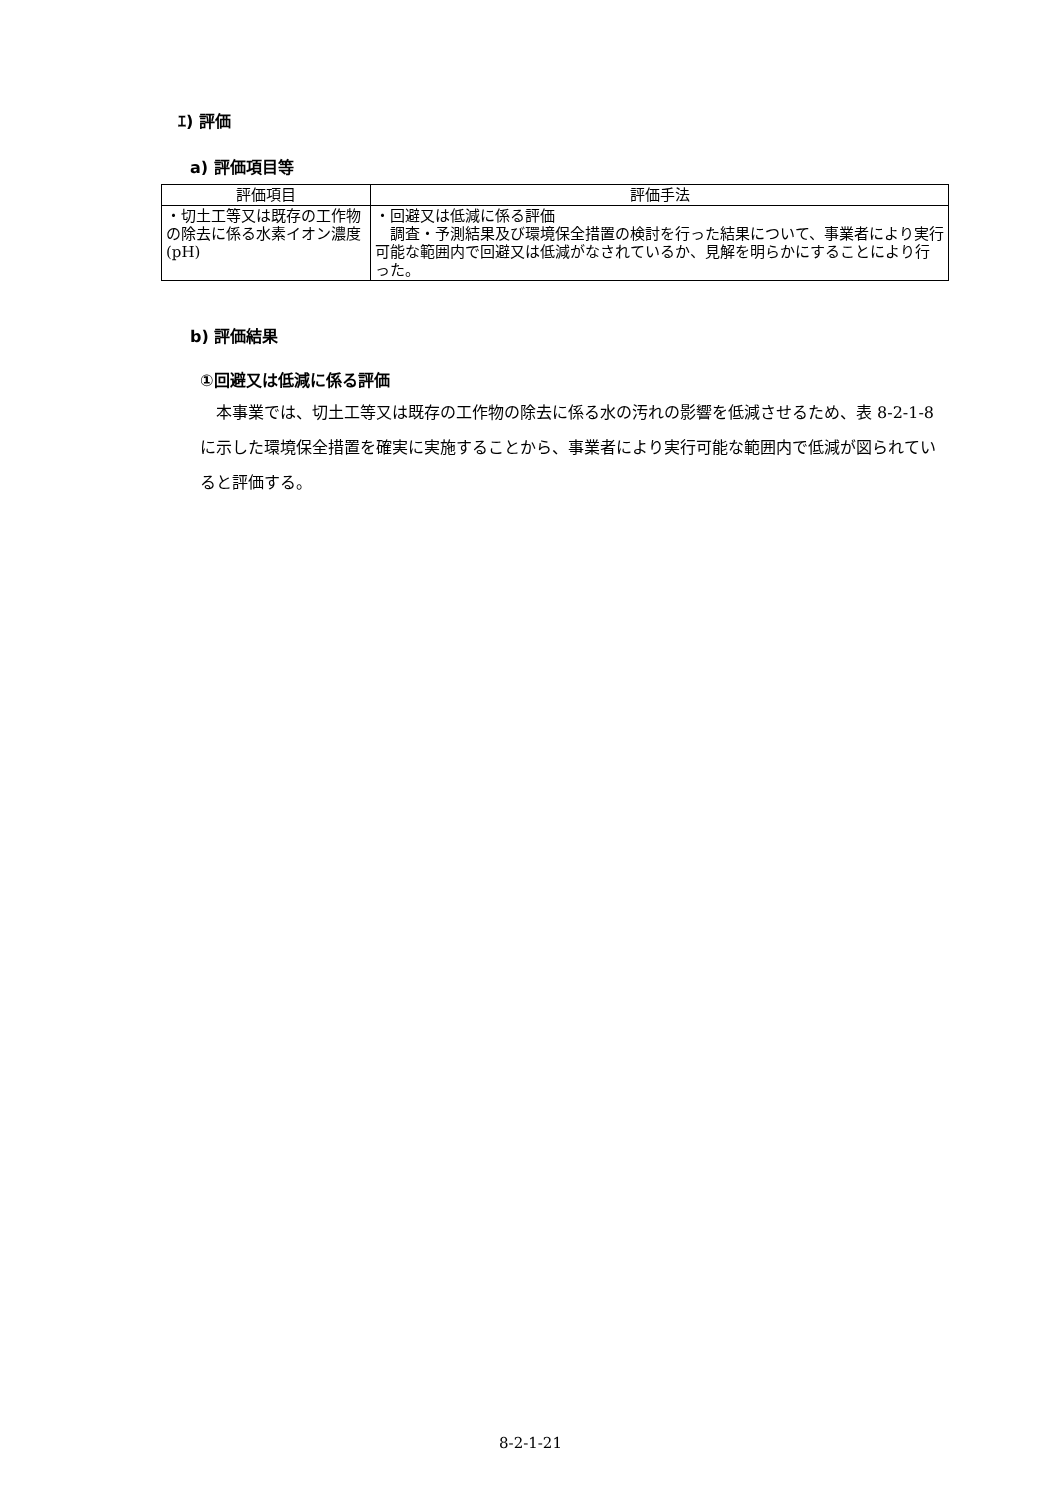ｴ) 評価
a) 評価項目等
| 評価項目 | 評価手法 |
| --- | --- |
| ・切土工等又は既存の工作物の除去に係る水素イオン濃度(pH) | ・回避又は低減に係る評価 調査・予測結果及び環境保全措置の検討を行った結果について、事業者により実行可能な範囲内で回避又は低減がなされているか、見解を明らかにすることにより行った。 |
b) 評価結果
①回避又は低減に係る評価
本事業では、切土工等又は既存の工作物の除去に係る水の汚れの影響を低減させるため、表 8-2-1-8 に示した環境保全措置を確実に実施することから、事業者により実行可能な範囲内で低減が図られていると評価する。
8-2-1-21